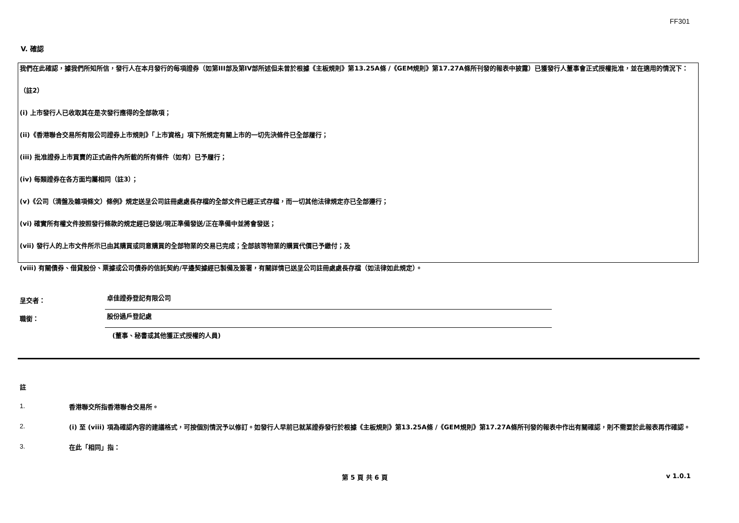FF301
V. 確認
我們在此確認，據我們所知所信，發行人在本月發行的每項證券（如第III部及第IV部所述但未曾於根據《主板規則》第13.25A條 /《GEM規則》第17.27A條所刊發的報表中披露）已獲發行人董事會正式授權批准，並在適用的情況下：
（註2）
(i) 上市發行人已收取其在是次發行應得的全部款項；
(ii)《香港聯合交易所有限公司證券上市規則》「上市資格」項下所規定有關上市的一切先決條件已全部履行；
(iii) 批准證券上市買賣的正式函件內所載的所有條件（如有）已予履行；
(iv) 每類證券在各方面均屬相同（註3）；
(v)《公司（清盤及雜項條文）條例》規定送呈公司註冊處處長存檔的全部文件已經正式存檔，而一切其他法律規定亦已全部遵行；
(vi) 確實所有權文件按照發行條款的規定經已發送/現正準備發送/正在準備中並將會發送；
(vii) 發行人的上市文件所示已由其購買或同意購買的全部物業的交易已完成；全部該等物業的購買代價已予繳付；及
(viii) 有關債券、借貸股份、票據或公司債券的信託契約/平邊契據經已製備及簽署，有關詳情已送呈公司註冊處處長存檔（如法律如此規定）。
呈交者：
卓佳證券登記有限公司
職銜：
股份過戶登記處
(董事、秘書或其他獲正式授權的人員)
註
1.
香港聯交所指香港聯合交易所。
2.
(i) 至 (viii) 項為確認內容的建議格式，可按個別情況予以修訂。如發行人早前已就某證券發行於根據《主板規則》第13.25A條 /《GEM規則》第17.27A條所刊發的報表中作出有關確認，則不需要於此報表再作確認。
3.
在此「相同」指：
第 5 頁 共 6 頁 v 1.0.1